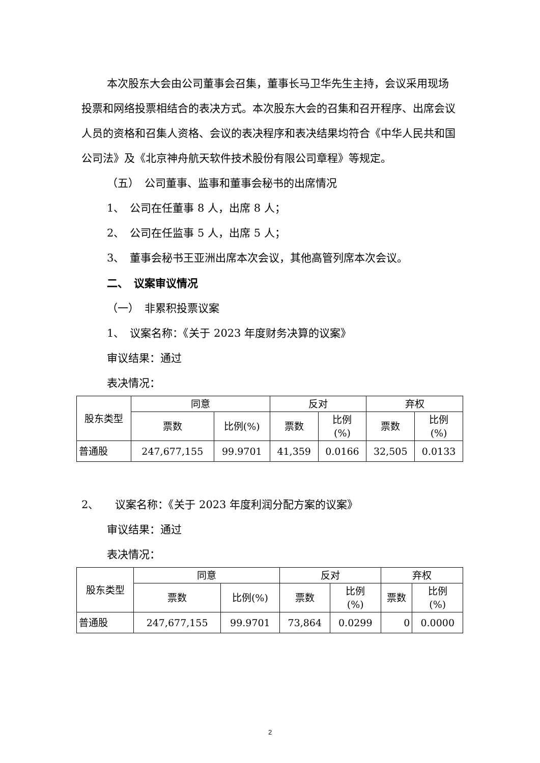本次股东大会由公司董事会召集，董事长马卫华先生主持，会议采用现场投票和网络投票相结合的表决方式。本次股东大会的召集和召开程序、出席会议人员的资格和召集人资格、会议的表决程序和表决结果均符合《中华人民共和国公司法》及《北京神舟航天软件技术股份有限公司章程》等规定。
（五）　公司董事、监事和董事会秘书的出席情况
1、　公司在任董事 8 人，出席 8 人；
2、　公司在任监事 5 人，出席 5 人；
3、　董事会秘书王亚洲出席本次会议，其他高管列席本次会议。
二、　议案审议情况
（一）　非累积投票议案
1、　议案名称：《关于 2023 年度财务决算的议案》
审议结果：通过
表决情况：
| 股东类型 | 同意 | | 反对 | | 弃权 | |
| --- | --- | --- | --- | --- | --- | --- |
| | 票数 | 比例(%) | 票数 | 比例 (%) | 票数 | 比例 (%) |
| 普通股 | 247,677,155 | 99.9701 | 41,359 | 0.0166 | 32,505 | 0.0133 |
2、　　议案名称：《关于 2023 年度利润分配方案的议案》
审议结果：通过
表决情况：
| 股东类型 | 同意 | | 反对 | | 弃权 | |
| --- | --- | --- | --- | --- | --- | --- |
| | 票数 | 比例(%) | 票数 | 比例 (%) | 票数 | 比例 (%) |
| 普通股 | 247,677,155 | 99.9701 | 73,864 | 0.0299 | 0 | 0.0000 |
2